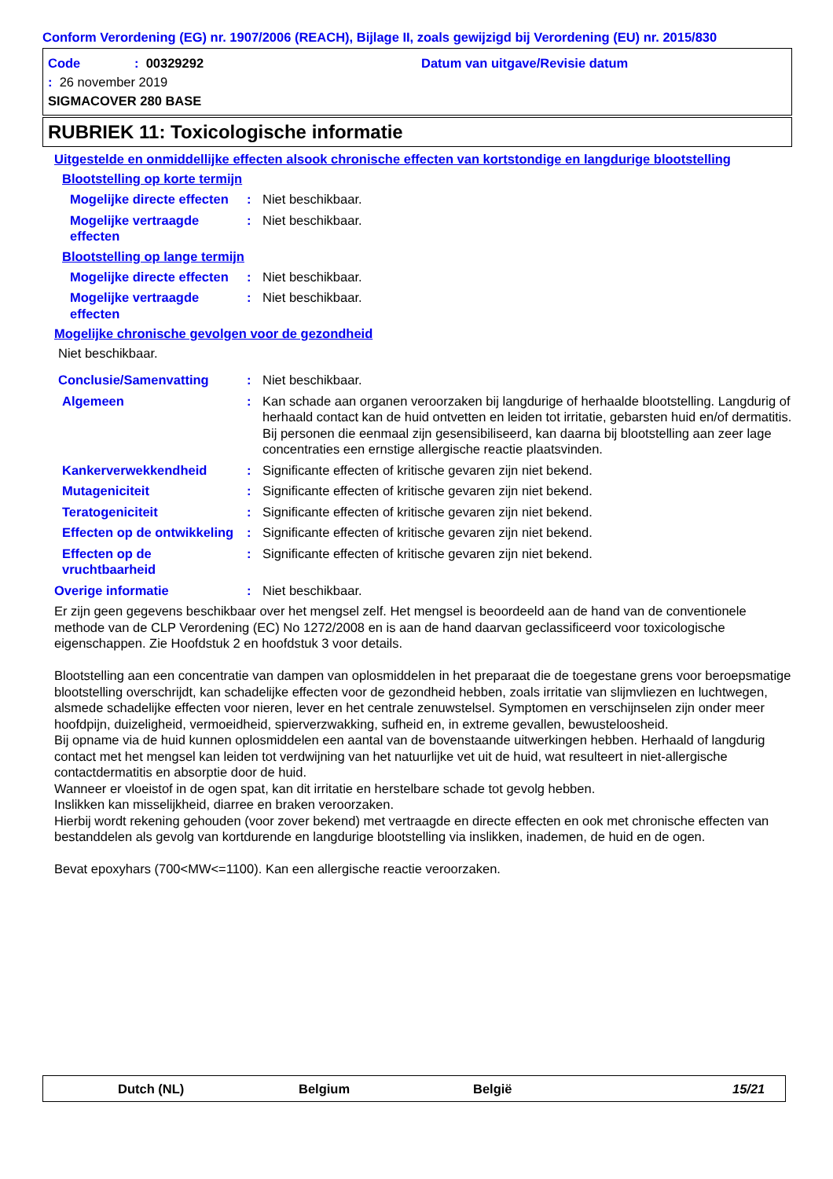Conform Verordening (EG) nr. 1907/2006 (REACH), Bijlage II, zoals gewijzigd bij Verordening (EU) nr. 2015/830
Code
: 00329292
Datum van uitgave/Revisie datum
: 26 november 2019
SIGMACOVER 280 BASE
RUBRIEK 11: Toxicologische informatie
Uitgestelde en onmiddellijke effecten alsook chronische effecten van kortstondige en langdurige blootstelling
Blootstelling op korte termijn
Mogelijke directe effecten
: Niet beschikbaar.
Mogelijke vertraagde effecten
: Niet beschikbaar.
Blootstelling op lange termijn
Mogelijke directe effecten
: Niet beschikbaar.
Mogelijke vertraagde effecten
: Niet beschikbaar.
Mogelijke chronische gevolgen voor de gezondheid
Niet beschikbaar.
Conclusie/Samenvatting : Niet beschikbaar.
Algemeen : Kan schade aan organen veroorzaken bij langdurige of herhaalde blootstelling. Langdurig of herhaald contact kan de huid ontvetten en leiden tot irritatie, gebarsten huid en/of dermatitis. Bij personen die eenmaal zijn gesensibiliseerd, kan daarna bij blootstelling aan zeer lage concentraties een ernstige allergische reactie plaatsvinden.
Kankerverwekkendheid : Significante effecten of kritische gevaren zijn niet bekend.
Mutageniciteit : Significante effecten of kritische gevaren zijn niet bekend.
Teratogeniciteit : Significante effecten of kritische gevaren zijn niet bekend.
Effecten op de ontwikkeling
: Significante effecten of kritische gevaren zijn niet bekend.
Effecten op de vruchtbaarheid
: Significante effecten of kritische gevaren zijn niet bekend.
Overige informatie : Niet beschikbaar.
Er zijn geen gegevens beschikbaar over het mengsel zelf. Het mengsel is beoordeeld aan de hand van de conventionele methode van de CLP Verordening (EC) No 1272/2008 en is aan de hand daarvan geclassificeerd voor toxicologische eigenschappen. Zie Hoofdstuk 2 en hoofdstuk 3 voor details.
Blootstelling aan een concentratie van dampen van oplosmiddelen in het preparaat die de toegestane grens voor beroepsmatige blootstelling overschrijdt, kan schadelijke effecten voor de gezondheid hebben, zoals irritatie van slijmvliezen en luchtwegen, alsmede schadelijke effecten voor nieren, lever en het centrale zenuwstelsel. Symptomen en verschijnselen zijn onder meer hoofdpijn, duizeligheid, vermoeidheid, spierverzwakking, sufheid en, in extreme gevallen, bewusteloosheid.
Bij opname via de huid kunnen oplosmiddelen een aantal van de bovenstaande uitwerkingen hebben. Herhaald of langdurig contact met het mengsel kan leiden tot verdwijning van het natuurlijke vet uit de huid, wat resulteert in niet-allergische contactdermatitis en absorptie door de huid.
Wanneer er vloeistof in de ogen spat, kan dit irritatie en herstelbare schade tot gevolg hebben.
Inslikken kan misselijkheid, diarree en braken veroorzaken.
Hierbij wordt rekening gehouden (voor zover bekend) met vertraagde en directe effecten en ook met chronische effecten van bestanddelen als gevolg van kortdurende en langdurige blootstelling via inslikken, inademen, de huid en de ogen.
Bevat epoxyhars (700<MW<=1100). Kan een allergische reactie veroorzaken.
Dutch (NL) Belgium België 15/21